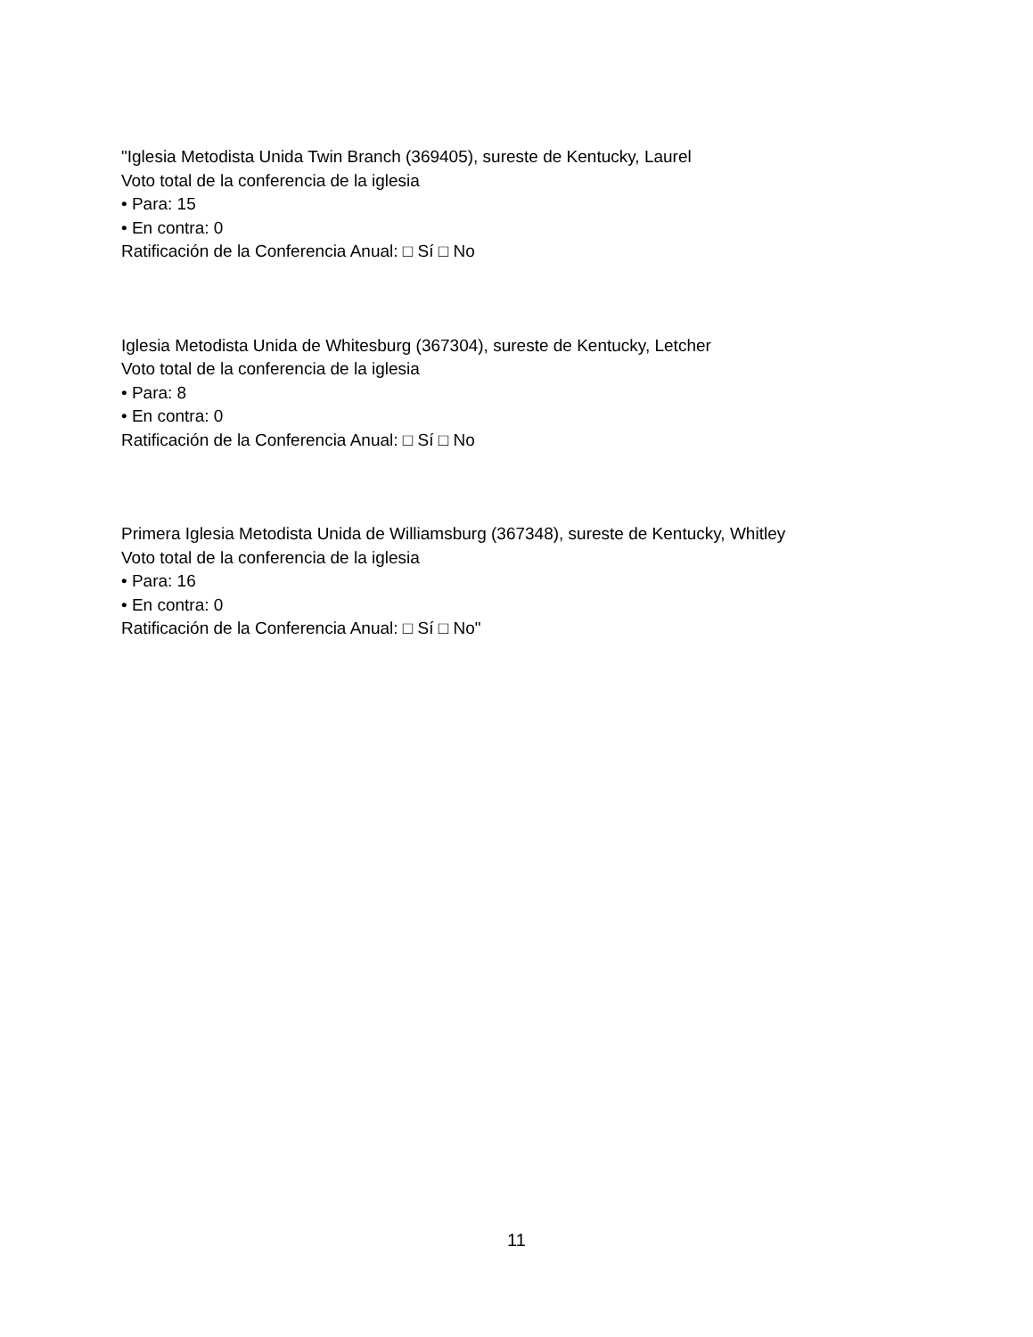"Iglesia Metodista Unida Twin Branch (369405), sureste de Kentucky, Laurel
Voto total de la conferencia de la iglesia
• Para: 15
• En contra: 0
Ratificación de la Conferencia Anual: □ Sí □ No
Iglesia Metodista Unida de Whitesburg (367304), sureste de Kentucky, Letcher
Voto total de la conferencia de la iglesia
• Para: 8
• En contra: 0
Ratificación de la Conferencia Anual: □ Sí □ No
Primera Iglesia Metodista Unida de Williamsburg (367348), sureste de Kentucky, Whitley
Voto total de la conferencia de la iglesia
• Para: 16
• En contra: 0
Ratificación de la Conferencia Anual: □ Sí □ No"
11